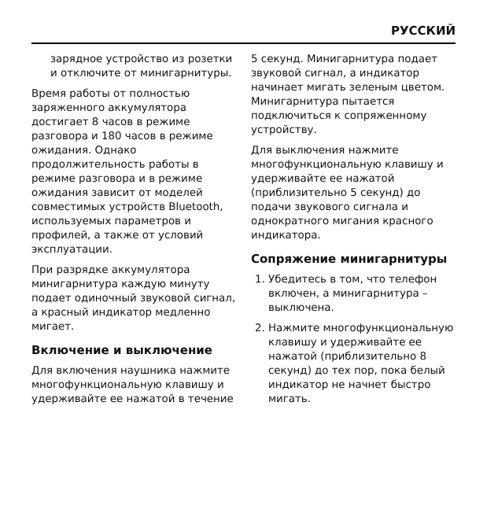РУССКИЙ
зарядное устройство из розетки и отключите от минигарнитуры.
Время работы от полностью заряженного аккумулятора достигает 8 часов в режиме разговора и 180 часов в режиме ожидания. Однако продолжительность работы в режиме разговора и в режиме ожидания зависит от моделей совместимых устройств Bluetooth, используемых параметров и профилей, а также от условий эксплуатации.
При разрядке аккумулятора минигарнитура каждую минуту подает одиночный звуковой сигнал, а красный индикатор медленно мигает.
Включение и выключение
Для включения наушника нажмите многофункциональную клавишу и удерживайте ее нажатой в течение
5 секунд. Минигарнитура подает звуковой сигнал, а индикатор начинает мигать зеленым цветом. Минигарнитура пытается подключиться к сопряженному устройству.
Для выключения нажмите многофункциональную клавишу и удерживайте ее нажатой (приблизительно 5 секунд) до подачи звукового сигнала и однократного мигания красного индикатора.
Сопряжение минигарнитуры
1. Убедитесь в том, что телефон включен, а минигарнитура – выключена.
2. Нажмите многофункциональную клавишу и удерживайте ее нажатой (приблизительно 8 секунд) до тех пор, пока белый индикатор не начнет быстро мигать.